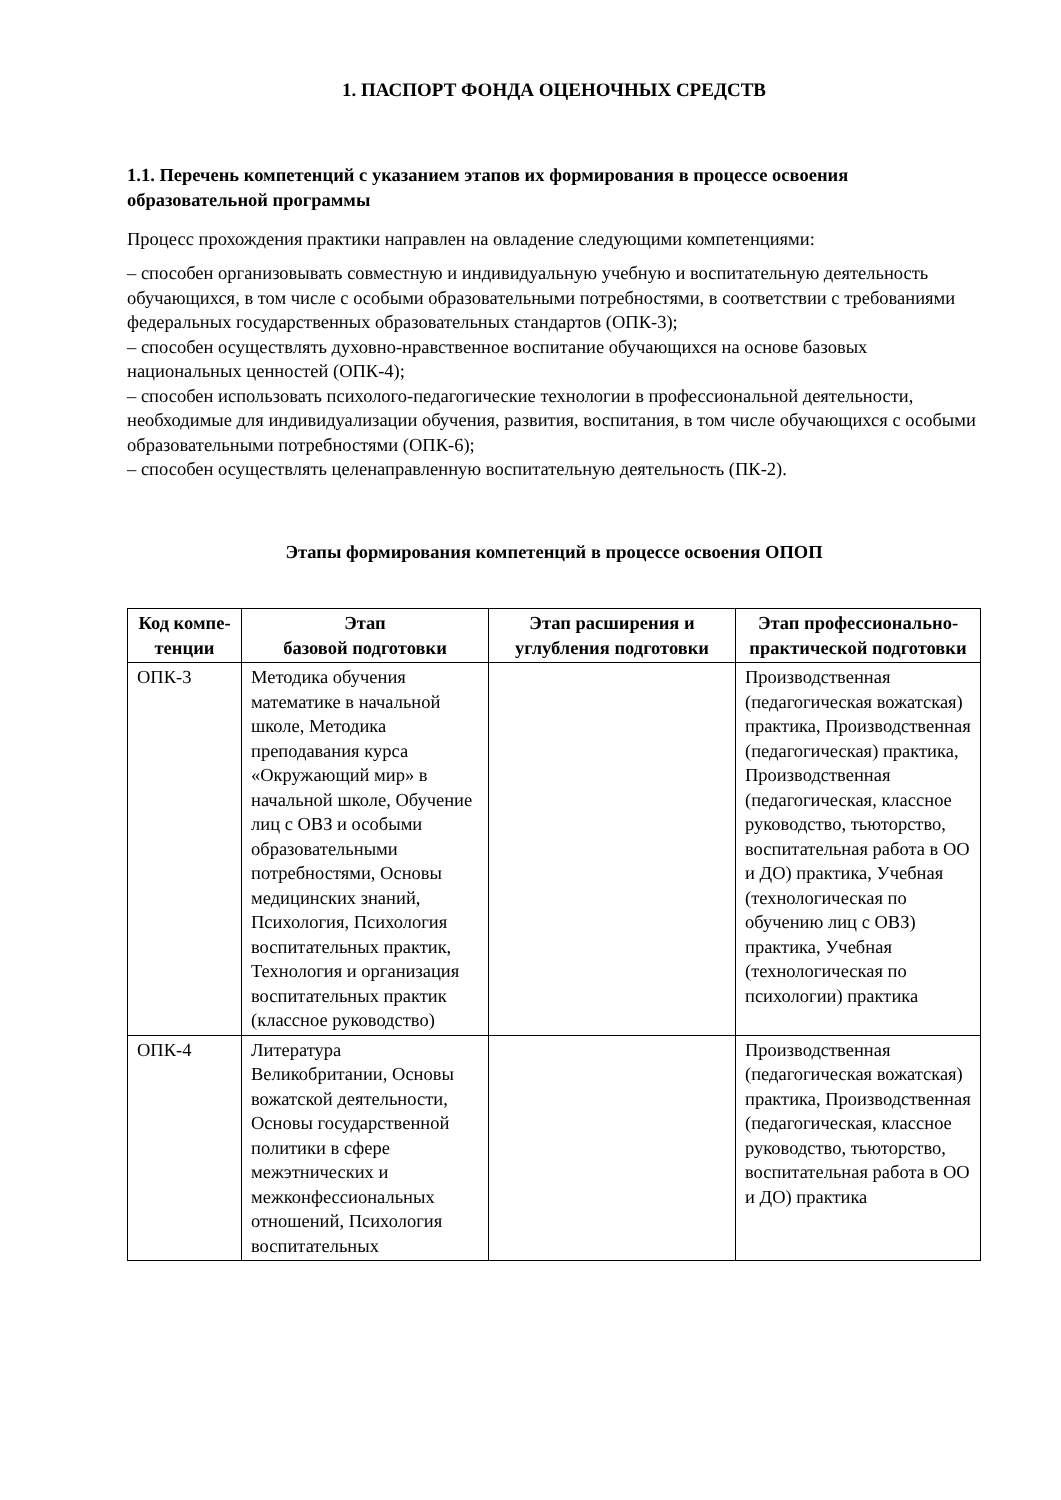1. ПАСПОРТ ФОНДА ОЦЕНОЧНЫХ СРЕДСТВ
1.1. Перечень компетенций с указанием этапов их формирования в процессе освоения образовательной программы
Процесс прохождения практики направлен на овладение следующими компетенциями:
– способен организовывать совместную и индивидуальную учебную и воспитательную деятельность обучающихся, в том числе с особыми образовательными потребностями, в соответствии с требованиями федеральных государственных образовательных стандартов (ОПК-3);
– способен осуществлять духовно-нравственное воспитание обучающихся на основе базовых национальных ценностей (ОПК-4);
– способен использовать психолого-педагогические технологии в профессиональной деятельности, необходимые для индивидуализации обучения, развития, воспитания, в том числе обучающихся с особыми образовательными потребностями (ОПК-6);
– способен осуществлять целенаправленную воспитательную деятельность (ПК-2).
Этапы формирования компетенций в процессе освоения ОПОП
| Код компе-тенции | Этап базовой подготовки | Этап расширения и углубления подготовки | Этап профессионально-практической подготовки |
| --- | --- | --- | --- |
| ОПК-3 | Методика обучения математике в начальной школе, Методика преподавания курса «Окружающий мир» в начальной школе, Обучение лиц с ОВЗ и особыми образовательными потребностями, Основы медицинских знаний, Психология, Психология воспитательных практик, Технология и организация воспитательных практик (классное руководство) | | Производственная (педагогическая вожатская) практика, Производственная (педагогическая) практика, Производственная (педагогическая, классное руководство, тьюторство, воспитательная работа в ОО и ДО) практика, Учебная (технологическая по обучению лиц с ОВЗ) практика, Учебная (технологическая по психологии) практика |
| ОПК-4 | Литература Великобритании, Основы вожатской деятельности, Основы государственной политики в сфере межэтнических и межконфессиональных отношений, Психология воспитательных | | Производственная (педагогическая вожатская) практика, Производственная (педагогическая, классное руководство, тьюторство, воспитательная работа в ОО и ДО) практика |